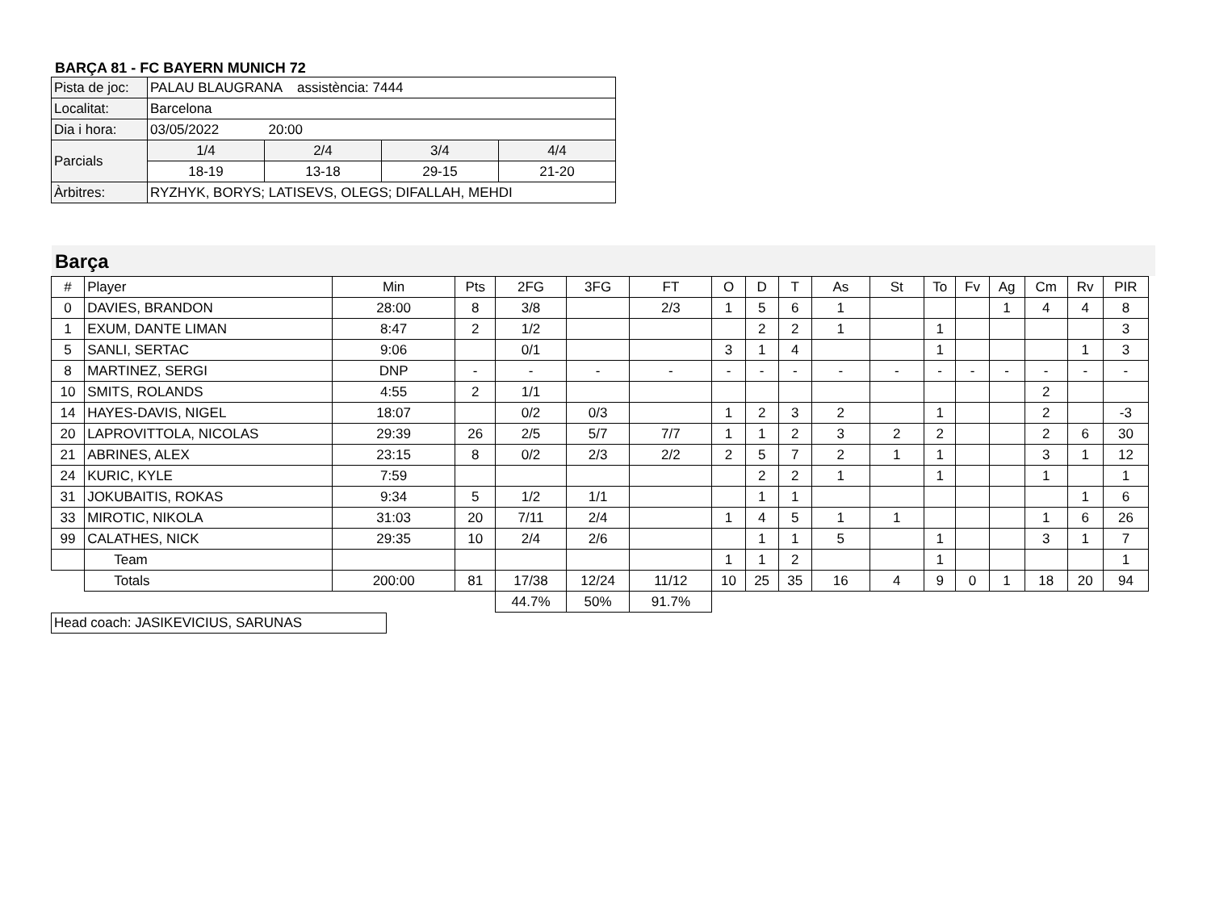BARÇA 81 - FC BAYERN MUNICH 72
| Pista de joc: | PALAU BLAUGRANA assistència: 7444 | | | |
| Localitat: | Barcelona | | | |
| Dia i hora: | 03/05/2022 20:00 | | | |
| Parcials | 1/4 | 2/4 | 3/4 | 4/4 |
| | 18-19 | 13-18 | 29-15 | 21-20 |
| Àrbitres: | RYZHYK, BORYS; LATISEVS, OLEGS; DIFALLAH, MEHDI | | | |
Barça
| # | Player | Min | Pts | 2FG | 3FG | FT | O | D | T | As | St | To | Fv | Ag | Cm | Rv | PIR |
| --- | --- | --- | --- | --- | --- | --- | --- | --- | --- | --- | --- | --- | --- | --- | --- | --- | --- |
| 0 | DAVIES, BRANDON | 28:00 | 8 | 3/8 | | 2/3 | 1 | 5 | 6 | 1 | | | | 1 | 4 | 4 | 8 |
| 1 | EXUM, DANTE LIMAN | 8:47 | 2 | 1/2 | | | | 2 | 2 | 1 | | 1 | | | | | 3 |
| 5 | SANLI, SERTAC | 9:06 | | 0/1 | | | 3 | 1 | 4 | | | 1 | | | | 1 | 3 |
| 8 | MARTINEZ, SERGI | DNP | - | - | - | - | - | - | - | - | - | - | - | - | - | - | - |
| 10 | SMITS, ROLANDS | 4:55 | 2 | 1/1 | | | | | | | | | | | 2 | | |
| 14 | HAYES-DAVIS, NIGEL | 18:07 | | 0/2 | 0/3 | | 1 | 2 | 3 | 2 | | 1 | | | 2 | | -3 |
| 20 | LAPROVITTOLA, NICOLAS | 29:39 | 26 | 2/5 | 5/7 | 7/7 | 1 | 1 | 2 | 3 | 2 | 2 | | | 2 | 6 | 30 |
| 21 | ABRINES, ALEX | 23:15 | 8 | 0/2 | 2/3 | 2/2 | 2 | 5 | 7 | 2 | 1 | 1 | | | 3 | 1 | 12 |
| 24 | KURIC, KYLE | 7:59 | | | | | | 2 | 2 | 1 | | 1 | | | 1 | | 1 |
| 31 | JOKUBAITIS, ROKAS | 9:34 | 5 | 1/2 | 1/1 | | | 1 | 1 | | | | | | | 1 | 6 |
| 33 | MIROTIC, NIKOLA | 31:03 | 20 | 7/11 | 2/4 | | 1 | 4 | 5 | 1 | 1 | | | | 1 | 6 | 26 |
| 99 | CALATHES, NICK | 29:35 | 10 | 2/4 | 2/6 | | | 1 | 1 | 5 | | 1 | | | 3 | 1 | 7 |
| | Team | | | | | | 1 | 1 | 2 | | | 1 | | | | | 1 |
| | Totals | 200:00 | 81 | 17/38 | 12/24 | 11/12 | 10 | 25 | 35 | 16 | 4 | 9 | 0 | 1 | 18 | 20 | 94 |
| | | | | 44.7% | 50% | 91.7% | | | | | | | | | | | |
Head coach: JASIKEVICIUS, SARUNAS